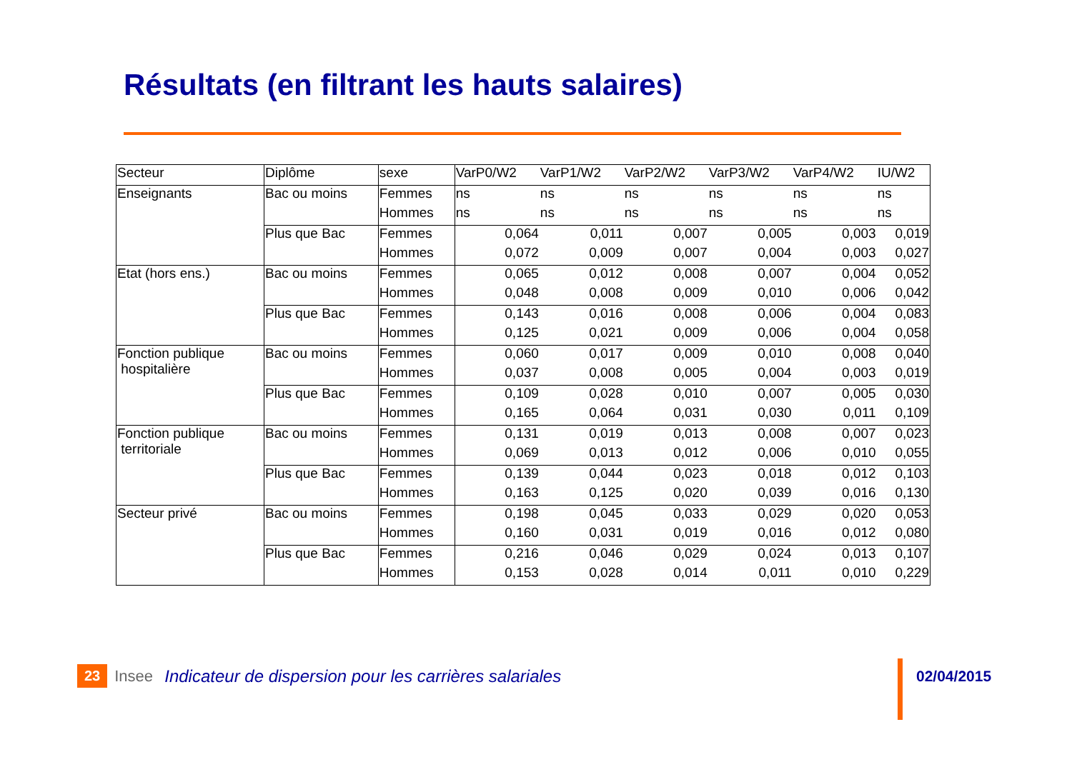Résultats (en filtrant les hauts salaires)
| Secteur | Diplôme | sexe | VarP0/W2 | VarP1/W2 | VarP2/W2 | VarP3/W2 | VarP4/W2 | IU/W2 |
| --- | --- | --- | --- | --- | --- | --- | --- | --- |
| Enseignants | Bac ou moins | Femmes | ns | ns | ns | ns | ns | ns |
| | | Hommes | ns | ns | ns | ns | ns | ns |
| | Plus que Bac | Femmes | 0,064 | 0,011 | 0,007 | 0,005 | 0,003 | 0,019 |
| | | Hommes | 0,072 | 0,009 | 0,007 | 0,004 | 0,003 | 0,027 |
| Etat (hors ens.) | Bac ou moins | Femmes | 0,065 | 0,012 | 0,008 | 0,007 | 0,004 | 0,052 |
| | | Hommes | 0,048 | 0,008 | 0,009 | 0,010 | 0,006 | 0,042 |
| | Plus que Bac | Femmes | 0,143 | 0,016 | 0,008 | 0,006 | 0,004 | 0,083 |
| | | Hommes | 0,125 | 0,021 | 0,009 | 0,006 | 0,004 | 0,058 |
| Fonction publique hospitalière | Bac ou moins | Femmes | 0,060 | 0,017 | 0,009 | 0,010 | 0,008 | 0,040 |
| | | Hommes | 0,037 | 0,008 | 0,005 | 0,004 | 0,003 | 0,019 |
| | Plus que Bac | Femmes | 0,109 | 0,028 | 0,010 | 0,007 | 0,005 | 0,030 |
| | | Hommes | 0,165 | 0,064 | 0,031 | 0,030 | 0,011 | 0,109 |
| Fonction publique territoriale | Bac ou moins | Femmes | 0,131 | 0,019 | 0,013 | 0,008 | 0,007 | 0,023 |
| | | Hommes | 0,069 | 0,013 | 0,012 | 0,006 | 0,010 | 0,055 |
| | Plus que Bac | Femmes | 0,139 | 0,044 | 0,023 | 0,018 | 0,012 | 0,103 |
| | | Hommes | 0,163 | 0,125 | 0,020 | 0,039 | 0,016 | 0,130 |
| Secteur privé | Bac ou moins | Femmes | 0,198 | 0,045 | 0,033 | 0,029 | 0,020 | 0,053 |
| | | Hommes | 0,160 | 0,031 | 0,019 | 0,016 | 0,012 | 0,080 |
| | Plus que Bac | Femmes | 0,216 | 0,046 | 0,029 | 0,024 | 0,013 | 0,107 |
| | | Hommes | 0,153 | 0,028 | 0,014 | 0,011 | 0,010 | 0,229 |
23 Insee Indicateur de dispersion pour les carrières salariales
02/04/2015